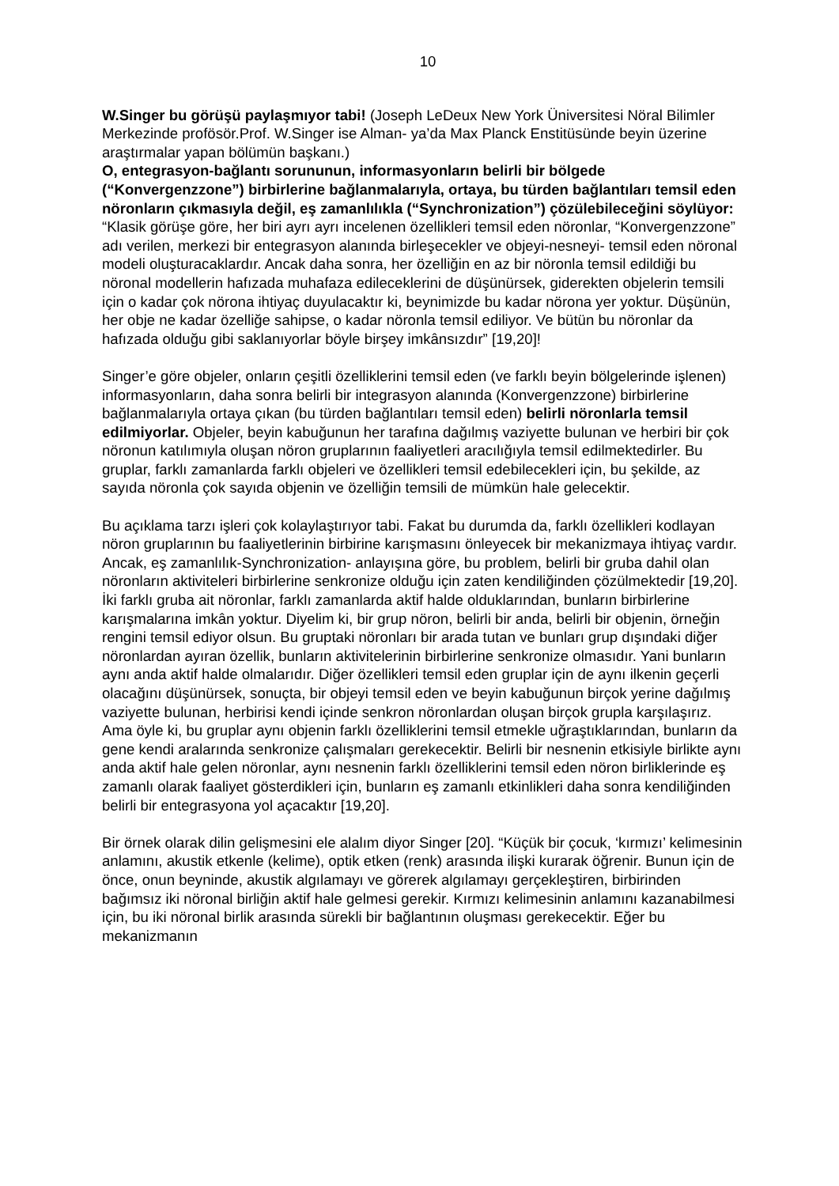10
W.Singer bu görüşü paylaşmıyor tabi! (Joseph LeDeux New York Üniversitesi Nöral Bilimler Merkezinde profösör.Prof. W.Singer ise Alman- ya’da Max Planck Enstitüsünde beyin üzerine araştırmalar yapan bölümün başkanı.)
O, entegrasyon-bağlantı sorununun, informasyonların belirli bir bölgede (“Konvergenzzone”) birbirlerine bağlanmalarıyla, ortaya, bu türden bağlantıları temsil eden nöronların çıkmasıyla değil, eş zamanlılıkla (“Synchronization”) çözülebileceğini söylüyor: “Klasik görüşe göre, her biri ayrı ayrı incelenen özellikleri temsil eden nöronlar, “Konvergenzzone” adı verilen, merkezi bir entegrasyon alanında birleşecekler ve objeyi-nesneyi- temsil eden nöronal modeli oluşturacaklardır. Ancak daha sonra, her özelliğin en az bir nöronla temsil edildiği bu nöronal modellerin hafızada muhafaza edileceklerini de düşünürsek, giderekten objelerin temsili için o kadar çok nörona ihtiyaç duyulacaktır ki, beynimizde bu kadar nörona yer yoktur. Düşünün, her obje ne kadar özelliğe sahipse, o kadar nöronla temsil ediliyor. Ve bütün bu nöronlar da hafızada olduğu gibi saklanıyorlar böyle birşey imkânsızdır” [19,20]!
Singer’e göre objeler, onların çeşitli özelliklerini temsil eden (ve farklı beyin bölgelerinde işlenen) informasyonların, daha sonra belirli bir integrasyon alanında (Konvergenzzone) birbirlerine bağlanmalarıyla ortaya çıkan (bu türden bağlantıları temsil eden) belirli nöronlarla temsil edilmiyorlar. Objeler, beyin kabuğunun her tarafına dağılmış vaziyette bulunan ve herbiri bir çok nöronun katılımıyla oluşan nöron gruplarının faaliyetleri aracılığıyla temsil edilmektedirler. Bu gruplar, farklı zamanlarda farklı objeleri ve özellikleri temsil edebilecekleri için, bu şekilde, az sayıda nöronla çok sayıda objenin ve özelliğin temsili de mümkün hale gelecektir.
Bu açıklama tarzı işleri çok kolaylaştırıyor tabi. Fakat bu durumda da, farklı özellikleri kodlayan nöron gruplarının bu faaliyetlerinin birbirine karışmasını önleyecek bir mekanizmaya ihtiyaç vardır. Ancak, eş zamanlılık-Synchronization- anlayışına göre, bu problem, belirli bir gruba dahil olan nöronların aktiviteleri birbirlerine senkronize olduğu için zaten kendiliğinden çözülmektedir [19,20]. İki farklı gruba ait nöronlar, farklı zamanlarda aktif halde olduklarından, bunların birbirlerine karışmalarına imkân yoktur. Diyelim ki, bir grup nöron, belirli bir anda, belirli bir objenin, örneğin rengini temsil ediyor olsun. Bu gruptaki nöronları bir arada tutan ve bunları grup dışındaki diğer nöronlardan ayıran özellik, bunların aktivitelerinin birbirlerine senkronize olmasıdır. Yani bunların aynı anda aktif halde olmalarıdır. Diğer özellikleri temsil eden gruplar için de aynı ilkenin geçerli olacağını düşünürsek, sonuçta, bir objeyi temsil eden ve beyin kabuğunun birçok yerine dağılmış vaziyette bulunan, herbirisi kendi içinde senkron nöronlardan oluşan birçok grupla karşılaşırız. Ama öyle ki, bu gruplar aynı objenin farklı özelliklerini temsil etmekle uğraştıklarından, bunların da gene kendi aralarında senkronize çalışmaları gerekecektir. Belirli bir nesnenin etkisiyle birlikte aynı anda aktif hale gelen nöronlar, aynı nesnenin farklı özelliklerini temsil eden nöron birliklerinde eş zamanlı olarak faaliyet gösterdikleri için, bunların eş zamanlı etkinlikleri daha sonra kendiliğinden belirli bir entegrasyona yol açacaktır [19,20].
Bir örnek olarak dilin gelişmesini ele alalım diyor Singer [20]. “Küçük bir çocuk, ‘kırmızı’ kelimesinin anlamını, akustik etkenle (kelime), optik etken (renk) arasında ilişki kurarak öğrenir. Bunun için de önce, onun beyninde, akustik algılamayı ve görerek algılamayı gerçekleştiren, birbirinden bağımsız iki nöronal birliğin aktif hale gelmesi gerekir. Kırmızı kelimesinin anlamını kazanabilmesi için, bu iki nöronal birlik arasında sürekli bir bağlantının oluşması gerekecektir. Eğer bu mekanizmanın